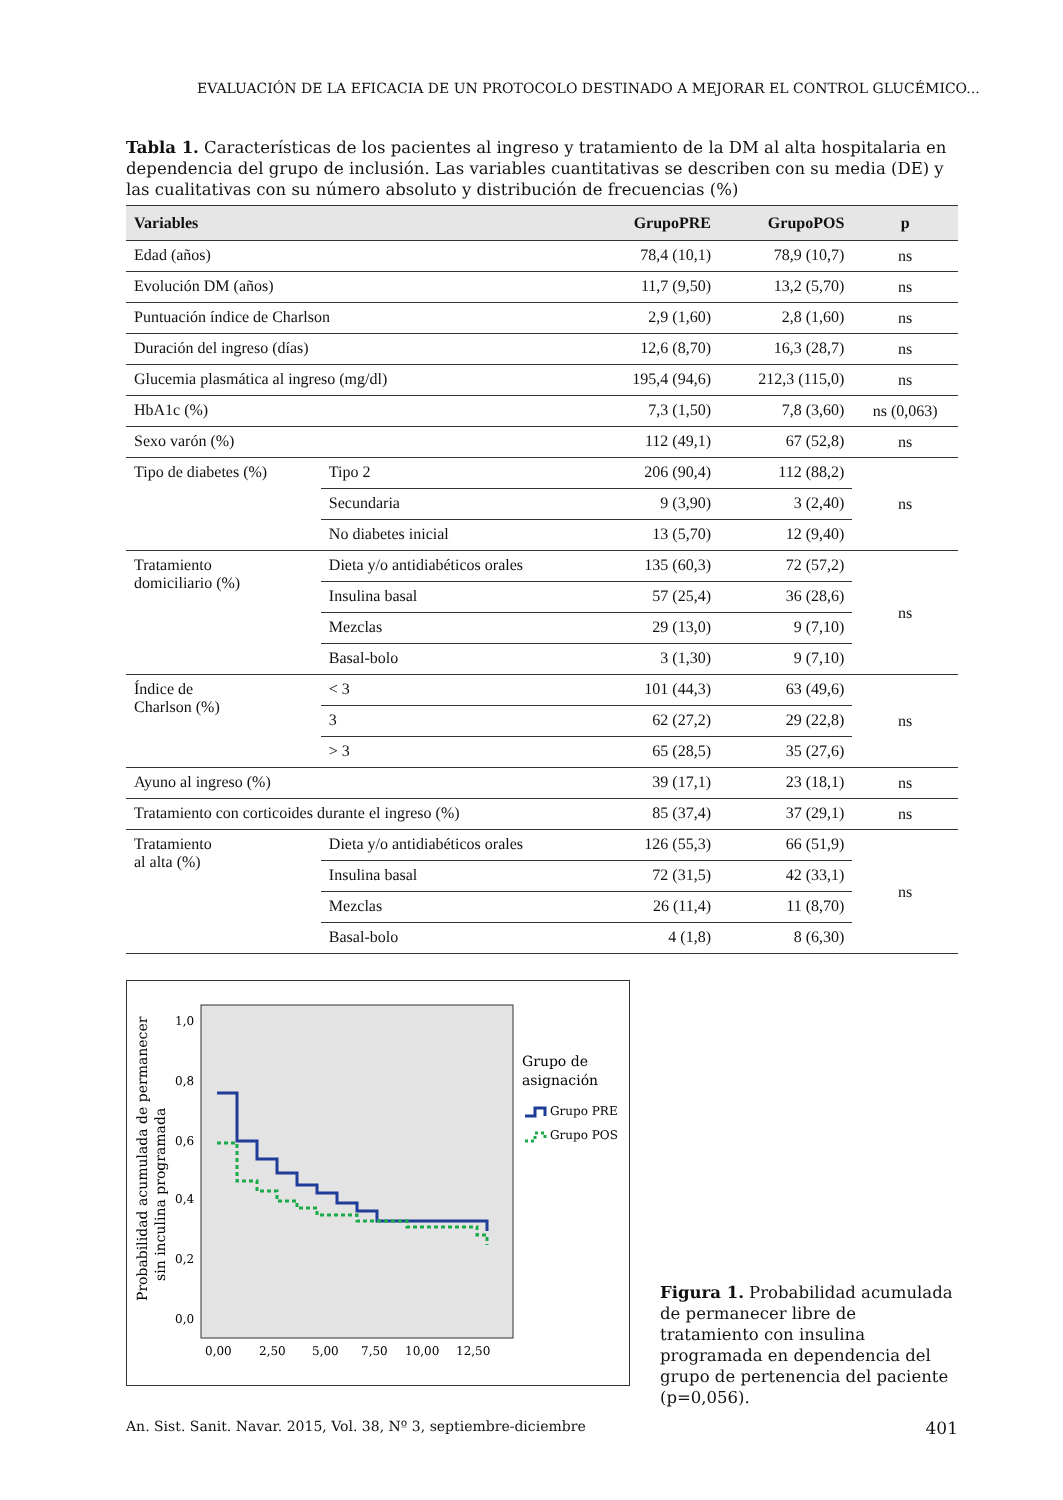EVALUACIÓN DE LA EFICACIA DE UN PROTOCOLO DESTINADO A MEJORAR EL CONTROL GLUCÉMICO...
Tabla 1. Características de los pacientes al ingreso y tratamiento de la DM al alta hospitalaria en dependencia del grupo de inclusión. Las variables cuantitativas se describen con su media (DE) y las cualitativas con su número absoluto y distribución de frecuencias (%)
| Variables | | GrupoPRE | GrupoPOS | p |
| --- | --- | --- | --- | --- |
| Edad (años) | | 78,4 (10,1) | 78,9 (10,7) | ns |
| Evolución DM (años) | | 11,7 (9,50) | 13,2 (5,70) | ns |
| Puntuación índice de Charlson | | 2,9 (1,60) | 2,8 (1,60) | ns |
| Duración del ingreso (días) | | 12,6 (8,70) | 16,3 (28,7) | ns |
| Glucemia plasmática al ingreso (mg/dl) | | 195,4 (94,6) | 212,3 (115,0) | ns |
| HbA1c (%) | | 7,3 (1,50) | 7,8 (3,60) | ns (0,063) |
| Sexo varón (%) | | 112 (49,1) | 67 (52,8) | ns |
| Tipo de diabetes (%) | Tipo 2 | 206 (90,4) | 112 (88,2) | ns |
| | Secundaria | 9 (3,90) | 3 (2,40) | |
| | No diabetes inicial | 13 (5,70) | 12 (9,40) | |
| Tratamiento domiciliario (%) | Dieta y/o antidiabéticos orales | 135 (60,3) | 72 (57,2) | ns |
| | Insulina basal | 57 (25,4) | 36 (28,6) | |
| | Mezclas | 29 (13,0) | 9 (7,10) | |
| | Basal-bolo | 3 (1,30) | 9 (7,10) | |
| Índice de Charlson (%) | < 3 | 101 (44,3) | 63 (49,6) | ns |
| | 3 | 62 (27,2) | 29 (22,8) | |
| | > 3 | 65 (28,5) | 35 (27,6) | |
| Ayuno al ingreso (%) | | 39 (17,1) | 23 (18,1) | ns |
| Tratamiento con corticoides durante el ingreso (%) | | 85 (37,4) | 37 (29,1) | ns |
| Tratamiento al alta (%) | Dieta y/o antidiabéticos orales | 126 (55,3) | 66 (51,9) | ns |
| | Insulina basal | 72 (31,5) | 42 (33,1) | |
| | Mezclas | 26 (11,4) | 11 (8,70) | |
| | Basal-bolo | 4 (1,8) | 8 (6,30) | |
Probabilidad acumulada de permanecer
sin inculina programada
1,0
0,8
0,6
0,4
0,2
0,0
0,00
2,50
5,00
7,50
10,00
12,50
Grupo de
asignación
Grupo PRE
Grupo POS
Figura 1. Probabilidad acumulada de permanecer libre de tratamiento con insulina programada en dependencia del grupo de pertenencia del paciente (p=0,056).
An. Sist. Sanit. Navar. 2015, Vol. 38, Nº 3, septiembre-diciembre 401